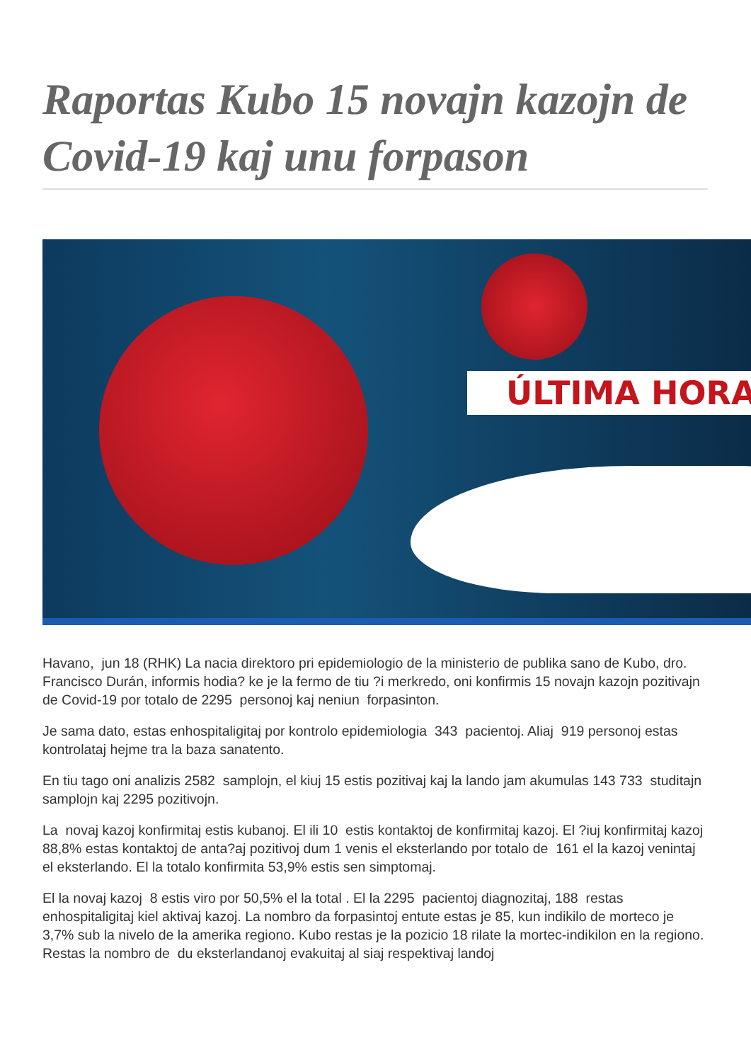Raportas Kubo 15 novajn kazojn de Covid-19 kaj unu forpason
ÚLTIMA HORA
Havano, jun 18 (RHK) La nacia direktoro pri epidemiologio de la ministerio de publika sano de Kubo, dro. Francisco Durán, informis hodia? ke je la fermo de tiu ?i merkredo, oni konfirmis 15 novajn kazojn pozitivajn de Covid-19 por totalo de 2295 personoj kaj neniun forpasinton.
Je sama dato, estas enhospitaligitaj por kontrolo epidemiologia 343 pacientoj. Aliaj 919 personoj estas kontrolataj hejme tra la baza sanatento.
En tiu tago oni analizis 2582 samplojn, el kiuj 15 estis pozitivaj kaj la lando jam akumulas 143 733 studitajn samplojn kaj 2295 pozitivojn.
La novaj kazoj konfirmitaj estis kubanoj. El ili 10 estis kontaktoj de konfirmitaj kazoj. El ?iuj konfirmitaj kazoj 88,8% estas kontaktoj de anta?aj pozitivoj dum 1 venis el eksterlando por totalo de 161 el la kazoj venintaj el eksterlando. El la totalo konfirmita 53,9% estis sen simptomaj.
El la novaj kazoj 8 estis viro por 50,5% el la total . El la 2295 pacientoj diagnozitaj, 188 restas enhospitaligitaj kiel aktivaj kazoj. La nombro da forpasintoj entute estas je 85, kun indikilo de morteco je 3,7% sub la nivelo de la amerika regiono. Kubo restas je la pozicio 18 rilate la mortec-indikilon en la regiono. Restas la nombro de du eksterlandanoj evakuitaj al siaj respektivaj landoj